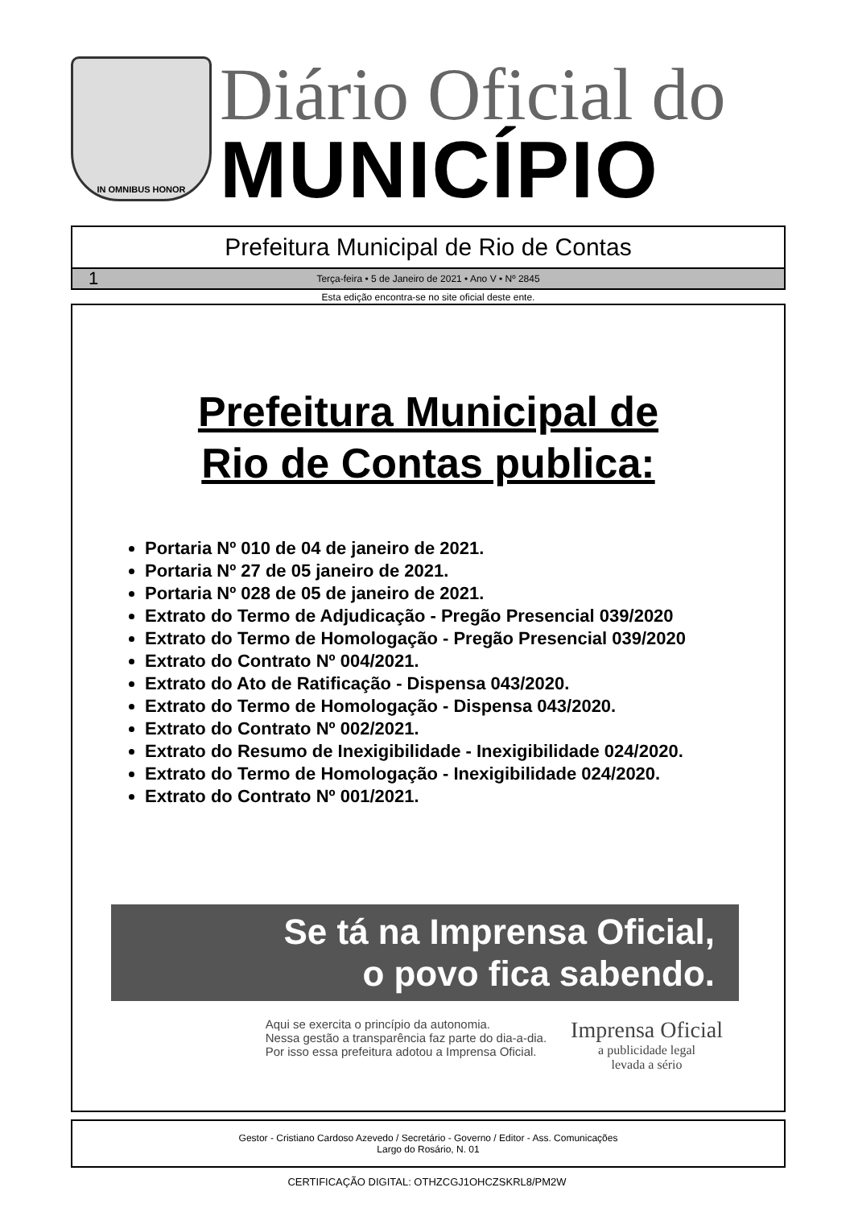IN OMNIBUS HONOR
Diário Oficial do
MUNICÍPIO
Prefeitura Municipal de Rio de Contas
1 Terça-feira • 5 de Janeiro de 2021 • Ano V • Nº 2845
Esta edição encontra-se no site oficial deste ente.
Prefeitura Municipal de
Rio de Contas publica:
Portaria Nº 010 de 04 de janeiro de 2021.
Portaria Nº 27 de 05 janeiro de 2021.
Portaria Nº 028 de 05 de janeiro de 2021.
Extrato do Termo de Adjudicação - Pregão Presencial 039/2020
Extrato do Termo de Homologação - Pregão Presencial 039/2020
Extrato do Contrato Nº 004/2021.
Extrato do Ato de Ratificação - Dispensa 043/2020.
Extrato do Termo de Homologação - Dispensa 043/2020.
Extrato do Contrato Nº 002/2021.
Extrato do Resumo de Inexigibilidade - Inexigibilidade 024/2020.
Extrato do Termo de Homologação - Inexigibilidade 024/2020.
Extrato do Contrato Nº 001/2021.
Se tá na Imprensa Oficial,
o povo fica sabendo.
Aqui se exercita o princípio da autonomia.
Nessa gestão a transparência faz parte do dia-a-dia.
Por isso essa prefeitura adotou a Imprensa Oficial.
Imprensa Oficial
a publicidade legal
levada a sério
Gestor - Cristiano Cardoso Azevedo / Secretário - Governo / Editor - Ass. Comunicações
Largo do Rosário, N. 01
CERTIFICAÇÃO DIGITAL: OTHZCGJ1OHCZSKRL8/PM2W